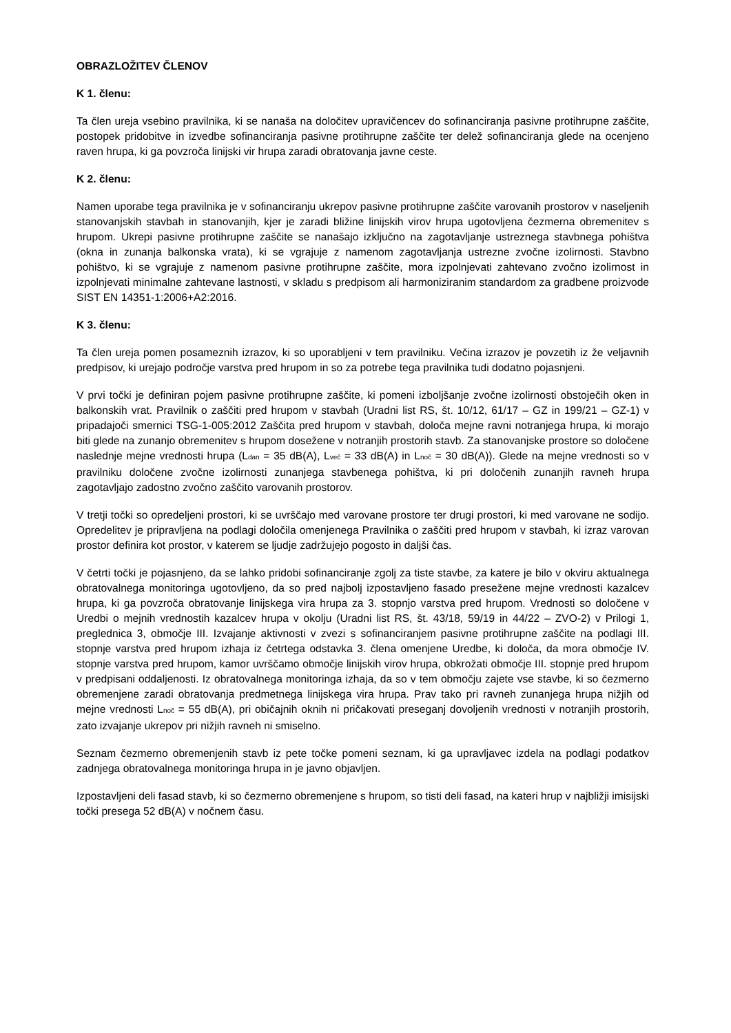OBRAZLOŽITEV ČLENOV
K 1. členu:
Ta člen ureja vsebino pravilnika, ki se nanaša na določitev upravičencev do sofinanciranja pasivne protihrupne zaščite, postopek pridobitve in izvedbe sofinanciranja pasivne protihrupne zaščite ter delež sofinanciranja glede na ocenjeno raven hrupa, ki ga povzroča linijski vir hrupa zaradi obratovanja javne ceste.
K 2. členu:
Namen uporabe tega pravilnika je v sofinanciranju ukrepov pasivne protihrupne zaščite varovanih prostorov v naseljenih stanovanjskih stavbah in stanovanjih, kjer je zaradi bližine linijskih virov hrupa ugotovljena čezmerna obremenitev s hrupom. Ukrepi pasivne protihrupne zaščite se nanašajo izključno na zagotavljanje ustreznega stavbnega pohištva (okna in zunanja balkonska vrata), ki se vgrajuje z namenom zagotavljanja ustrezne zvočne izolirnosti. Stavbno pohištvo, ki se vgrajuje z namenom pasivne protihrupne zaščite, mora izpolnjevati zahtevano zvočno izolirnost in izpolnjevati minimalne zahtevane lastnosti, v skladu s predpisom ali harmoniziranim standardom za gradbene proizvode SIST EN 14351-1:2006+A2:2016.
K 3. členu:
Ta člen ureja pomen posameznih izrazov, ki so uporabljeni v tem pravilniku. Večina izrazov je povzetih iz že veljavnih predpisov, ki urejajo področje varstva pred hrupom in so za potrebe tega pravilnika tudi dodatno pojasnjeni.
V prvi točki je definiran pojem pasivne protihrupne zaščite, ki pomeni izboljšanje zvočne izolirnosti obstoječih oken in balkonskih vrat. Pravilnik o zaščiti pred hrupom v stavbah (Uradni list RS, št. 10/12, 61/17 – GZ in 199/21 – GZ-1) v pripadajoči smernici TSG-1-005:2012 Zaščita pred hrupom v stavbah, določa mejne ravni notranjega hrupa, ki morajo biti glede na zunanjo obremenitev s hrupom dosežene v notranjih prostorih stavb. Za stanovanjske prostore so določene naslednje mejne vrednosti hrupa (L<sub>dan</sub> = 35 dB(A), L<sub>več</sub> = 33 dB(A) in L<sub>noč</sub> = 30 dB(A)). Glede na mejne vrednosti so v pravilniku določene zvočne izolirnosti zunanjega stavbenega pohištva, ki pri določenih zunanjih ravneh hrupa zagotavljajo zadostno zvočno zaščito varovanih prostorov.
V tretji točki so opredeljeni prostori, ki se uvrščajo med varovane prostore ter drugi prostori, ki med varovane ne sodijo. Opredelitev je pripravljena na podlagi določila omenjenega Pravilnika o zaščiti pred hrupom v stavbah, ki izraz varovan prostor definira kot prostor, v katerem se ljudje zadržujejo pogosto in daljši čas.
V četrti točki je pojasnjeno, da se lahko pridobi sofinanciranje zgolj za tiste stavbe, za katere je bilo v okviru aktualnega obratovalnega monitoringa ugotovljeno, da so pred najbolj izpostavljeno fasado presežene mejne vrednosti kazalcev hrupa, ki ga povzroča obratovanje linijskega vira hrupa za 3. stopnjo varstva pred hrupom. Vrednosti so določene v Uredbi o mejnih vrednostih kazalcev hrupa v okolju (Uradni list RS, št. 43/18, 59/19 in 44/22 – ZVO-2) v Prilogi 1, preglednica 3, območje III. Izvajanje aktivnosti v zvezi s sofinanciranjem pasivne protihrupne zaščite na podlagi III. stopnje varstva pred hrupom izhaja iz četrtega odstavka 3. člena omenjene Uredbe, ki določa, da mora območje IV. stopnje varstva pred hrupom, kamor uvrščamo območje linijskih virov hrupa, obkrožati območje III. stopnje pred hrupom v predpisani oddaljenosti. Iz obratovalnega monitoringa izhaja, da so v tem območju zajete vse stavbe, ki so čezmerno obremenjene zaradi obratovanja predmetnega linijskega vira hrupa. Prav tako pri ravneh zunanjega hrupa nižjih od mejne vrednosti L<sub>noč</sub> = 55 dB(A), pri običajnih oknih ni pričakovati preseganj dovoljenih vrednosti v notranjih prostorih, zato izvajanje ukrepov pri nižjih ravneh ni smiselno.
Seznam čezmerno obremenjenih stavb iz pete točke pomeni seznam, ki ga upravljavec izdela na podlagi podatkov zadnjega obratovalnega monitoringa hrupa in je javno objavljen.
Izpostavljeni deli fasad stavb, ki so čezmerno obremenjene s hrupom, so tisti deli fasad, na kateri hrup v najbližji imisijski točki presega 52 dB(A) v nočnem času.